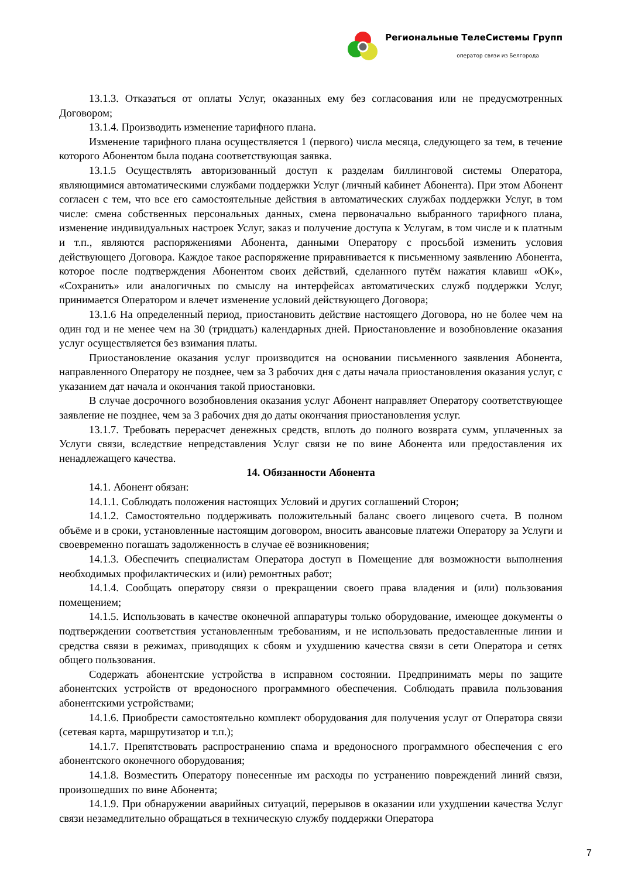Региональные ТелеСистемы Групп
оператор связи из Белгорода
13.1.3. Отказаться от оплаты Услуг, оказанных ему без согласования или не предусмотренных Договором;
13.1.4. Производить изменение тарифного плана.
Изменение тарифного плана осуществляется 1 (первого) числа месяца, следующего за тем, в течение которого Абонентом была подана соответствующая заявка.
13.1.5 Осуществлять авторизованный доступ к разделам биллинговой системы Оператора, являющимися автоматическими службами поддержки Услуг (личный кабинет Абонента). При этом Абонент согласен с тем, что все его самостоятельные действия в автоматических службах поддержки Услуг, в том числе: смена собственных персональных данных, смена первоначально выбранного тарифного плана, изменение индивидуальных настроек Услуг, заказ и получение доступа к Услугам, в том числе и к платным и т.п., являются распоряжениями Абонента, данными Оператору с просьбой изменить условия действующего Договора. Каждое такое распоряжение приравнивается к письменному заявлению Абонента, которое после подтверждения Абонентом своих действий, сделанного путём нажатия клавиш «ОК», «Сохранить» или аналогичных по смыслу на интерфейсах автоматических служб поддержки Услуг, принимается Оператором и влечет изменение условий действующего Договора;
13.1.6 На определенный период, приостановить действие настоящего Договора, но не более чем на один год и не менее чем на 30 (тридцать) календарных дней. Приостановление и возобновление оказания услуг осуществляется без взимания платы.
Приостановление оказания услуг производится на основании письменного заявления Абонента, направленного Оператору не позднее, чем за 3 рабочих дня с даты начала приостановления оказания услуг, с указанием дат начала и окончания такой приостановки.
В случае досрочного возобновления оказания услуг Абонент направляет Оператору соответствующее заявление не позднее, чем за 3 рабочих дня до даты окончания приостановления услуг.
13.1.7. Требовать перерасчет денежных средств, вплоть до полного возврата сумм, уплаченных за Услуги связи, вследствие непредставления Услуг связи не по вине Абонента или предоставления их ненадлежащего качества.
14. Обязанности Абонента
14.1. Абонент обязан:
14.1.1. Соблюдать положения настоящих Условий и других соглашений Сторон;
14.1.2. Самостоятельно поддерживать положительный баланс своего лицевого счета. В полном объёме и в сроки, установленные настоящим договором, вносить авансовые платежи Оператору за Услуги и своевременно погашать задолженность в случае её возникновения;
14.1.3. Обеспечить специалистам Оператора доступ в Помещение для возможности выполнения необходимых профилактических и (или) ремонтных работ;
14.1.4. Сообщать оператору связи о прекращении своего права владения и (или) пользования помещением;
14.1.5. Использовать в качестве оконечной аппаратуры только оборудование, имеющее документы о подтверждении соответствия установленным требованиям, и не использовать предоставленные линии и средства связи в режимах, приводящих к сбоям и ухудшению качества связи в сети Оператора и сетях общего пользования.
Содержать абонентские устройства в исправном состоянии. Предпринимать меры по защите абонентских устройств от вредоносного программного обеспечения. Соблюдать правила пользования абонентскими устройствами;
14.1.6. Приобрести самостоятельно комплект оборудования для получения услуг от Оператора связи (сетевая карта, маршрутизатор и т.п.);
14.1.7. Препятствовать распространению спама и вредоносного программного обеспечения с его абонентского оконечного оборудования;
14.1.8. Возместить Оператору понесенные им расходы по устранению повреждений линий связи, произошедших по вине Абонента;
14.1.9. При обнаружении аварийных ситуаций, перерывов в оказании или ухудшении качества Услуг связи незамедлительно обращаться в техническую службу поддержки Оператора
7